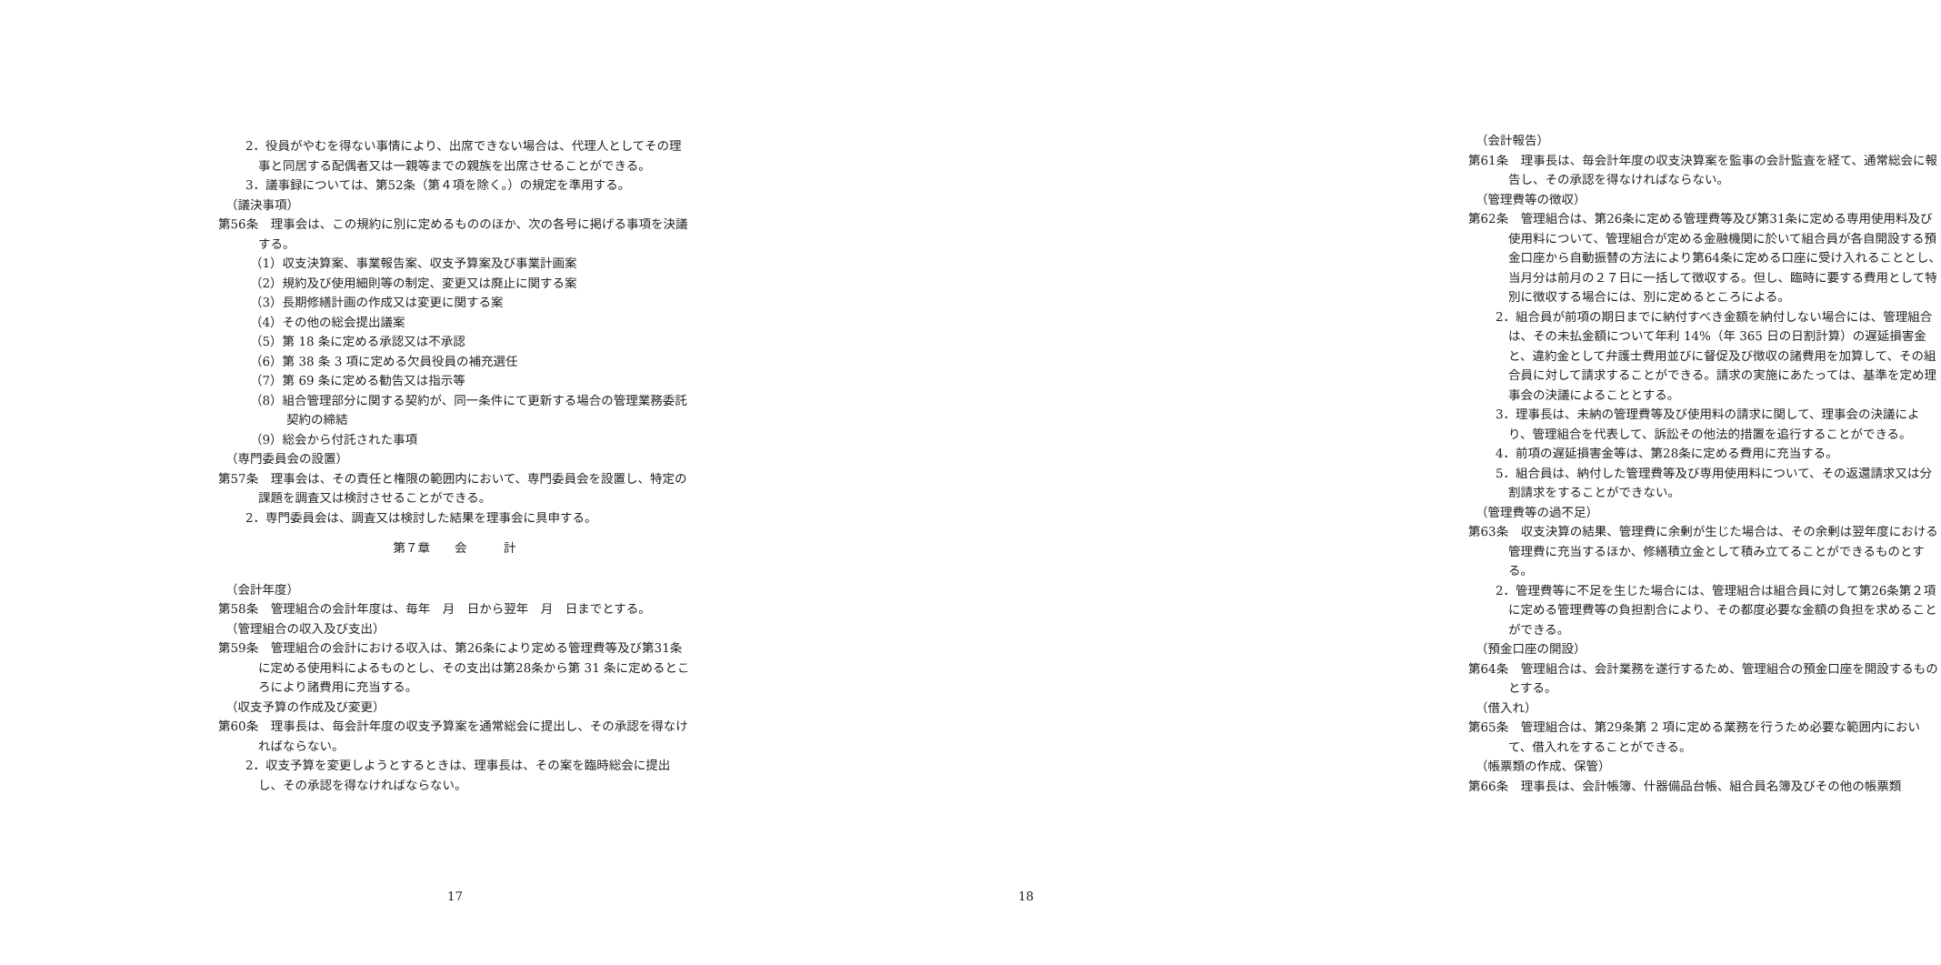2．役員がやむを得ない事情により、出席できない場合は、代理人としてその理事と同居する配偶者又は一親等までの親族を出席させることができる。
3．議事録については、第52条（第４項を除く。）の規定を準用する。
（議決事項）
第56条　理事会は、この規約に別に定めるもののほか、次の各号に掲げる事項を決議する。
（1）収支決算案、事業報告案、収支予算案及び事業計画案
（2）規約及び使用細則等の制定、変更又は廃止に関する案
（3）長期修繕計画の作成又は変更に関する案
（4）その他の総会提出議案
（5）第 18 条に定める承認又は不承認
（6）第 38 条 3 項に定める欠員役員の補充選任
（7）第 69 条に定める勧告又は指示等
（8）組合管理部分に関する契約が、同一条件にて更新する場合の管理業務委託契約の締結
（9）総会から付託された事項
（専門委員会の設置）
第57条　理事会は、その責任と権限の範囲内において、専門委員会を設置し、特定の課題を調査又は検討させることができる。
2．専門委員会は、調査又は検討した結果を理事会に具申する。
第７章　　会　　　計
（会計年度）
第58条　管理組合の会計年度は、毎年　月　日から翌年　月　日までとする。
（管理組合の収入及び支出）
第59条　管理組合の会計における収入は、第26条により定める管理費等及び第31条に定める使用料によるものとし、その支出は第28条から第 31 条に定めるところにより諸費用に充当する。
（収支予算の作成及び変更）
第60条　理事長は、毎会計年度の収支予算案を通常総会に提出し、その承認を得なければならない。
2．収支予算を変更しようとするときは、理事長は、その案を臨時総会に提出し、その承認を得なければならない。
17
（会計報告）
第61条　理事長は、毎会計年度の収支決算案を監事の会計監査を経て、通常総会に報告し、その承認を得なければならない。
（管理費等の徴収）
第62条　管理組合は、第26条に定める管理費等及び第31条に定める専用使用料及び使用料について、管理組合が定める金融機関に於いて組合員が各自開設する預金口座から自動振替の方法により第64条に定める口座に受け入れることとし、当月分は前月の２７日に一括して徴収する。但し、臨時に要する費用として特別に徴収する場合には、別に定めるところによる。
2．組合員が前項の期日までに納付すべき金額を納付しない場合には、管理組合は、その未払金額について年利 14%（年 365 日の日割計算）の遅延損害金と、違約金として弁護士費用並びに督促及び徴収の諸費用を加算して、その組合員に対して請求することができる。請求の実施にあたっては、基準を定め理事会の決議によることとする。
3．理事長は、未納の管理費等及び使用料の請求に関して、理事会の決議により、管理組合を代表して、訴訟その他法的措置を追行することができる。
4．前項の遅延損害金等は、第28条に定める費用に充当する。
5．組合員は、納付した管理費等及び専用使用料について、その返還請求又は分割請求をすることができない。
（管理費等の過不足）
第63条　収支決算の結果、管理費に余剰が生じた場合は、その余剰は翌年度における管理費に充当するほか、修繕積立金として積み立てることができるものとする。
2．管理費等に不足を生じた場合には、管理組合は組合員に対して第26条第２項に定める管理費等の負担割合により、その都度必要な金額の負担を求めることができる。
（預金口座の開設）
第64条　管理組合は、会計業務を遂行するため、管理組合の預金口座を開設するものとする。
（借入れ）
第65条　管理組合は、第29条第 2 項に定める業務を行うため必要な範囲内において、借入れをすることができる。
（帳票類の作成、保管）
第66条　理事長は、会計帳簿、什器備品台帳、組合員名簿及びその他の帳票類
18